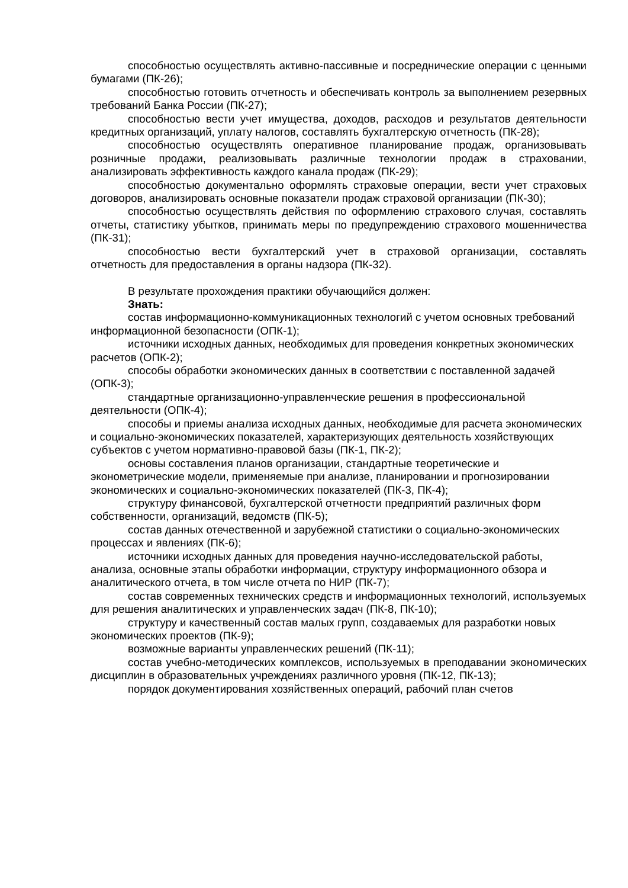способностью осуществлять активно-пассивные и посреднические операции с ценными бумагами (ПК-26);
способностью готовить отчетность и обеспечивать контроль за выполнением резервных требований Банка России (ПК-27);
способностью вести учет имущества, доходов, расходов и результатов деятельности кредитных организаций, уплату налогов, составлять бухгалтерскую отчетность (ПК-28);
способностью осуществлять оперативное планирование продаж, организовывать розничные продажи, реализовывать различные технологии продаж в страховании, анализировать эффективность каждого канала продаж (ПК-29);
способностью документально оформлять страховые операции, вести учет страховых договоров, анализировать основные показатели продаж страховой организации (ПК-30);
способностью осуществлять действия по оформлению страхового случая, составлять отчеты, статистику убытков, принимать меры по предупреждению страхового мошенничества (ПК-31);
способностью вести бухгалтерский учет в страховой организации, составлять отчетность для предоставления в органы надзора (ПК-32).
В результате прохождения практики обучающийся должен:
Знать:
состав информационно-коммуникационных технологий с учетом основных требований информационной безопасности (ОПК-1);
источники исходных данных, необходимых для проведения конкретных экономических расчетов (ОПК-2);
способы обработки экономических данных в соответствии с поставленной задачей (ОПК-3);
стандартные организационно-управленческие решения в профессиональной деятельности (ОПК-4);
способы и приемы анализа исходных данных, необходимые для расчета экономических и социально-экономических показателей, характеризующих деятельность хозяйствующих субъектов с учетом нормативно-правовой базы (ПК-1, ПК-2);
основы составления планов организации, стандартные теоретические и эконометрические модели, применяемые при анализе, планировании и прогнозировании экономических и социально-экономических показателей (ПК-3, ПК-4);
структуру финансовой, бухгалтерской отчетности предприятий различных форм собственности, организаций, ведомств (ПК-5);
состав данных отечественной и зарубежной статистики о социально-экономических процессах и явлениях (ПК-6);
источники исходных данных для проведения научно-исследовательской работы, анализа, основные этапы обработки информации, структуру информационного обзора и аналитического отчета, в том числе отчета по НИР (ПК-7);
состав современных технических средств и информационных технологий, используемых для решения аналитических и управленческих задач (ПК-8, ПК-10);
структуру и качественный состав малых групп, создаваемых для разработки новых экономических проектов (ПК-9);
возможные варианты управленческих решений (ПК-11);
состав учебно-методических комплексов, используемых в преподавании экономических дисциплин в образовательных учреждениях различного уровня (ПК-12, ПК-13);
порядок документирования хозяйственных операций, рабочий план счетов